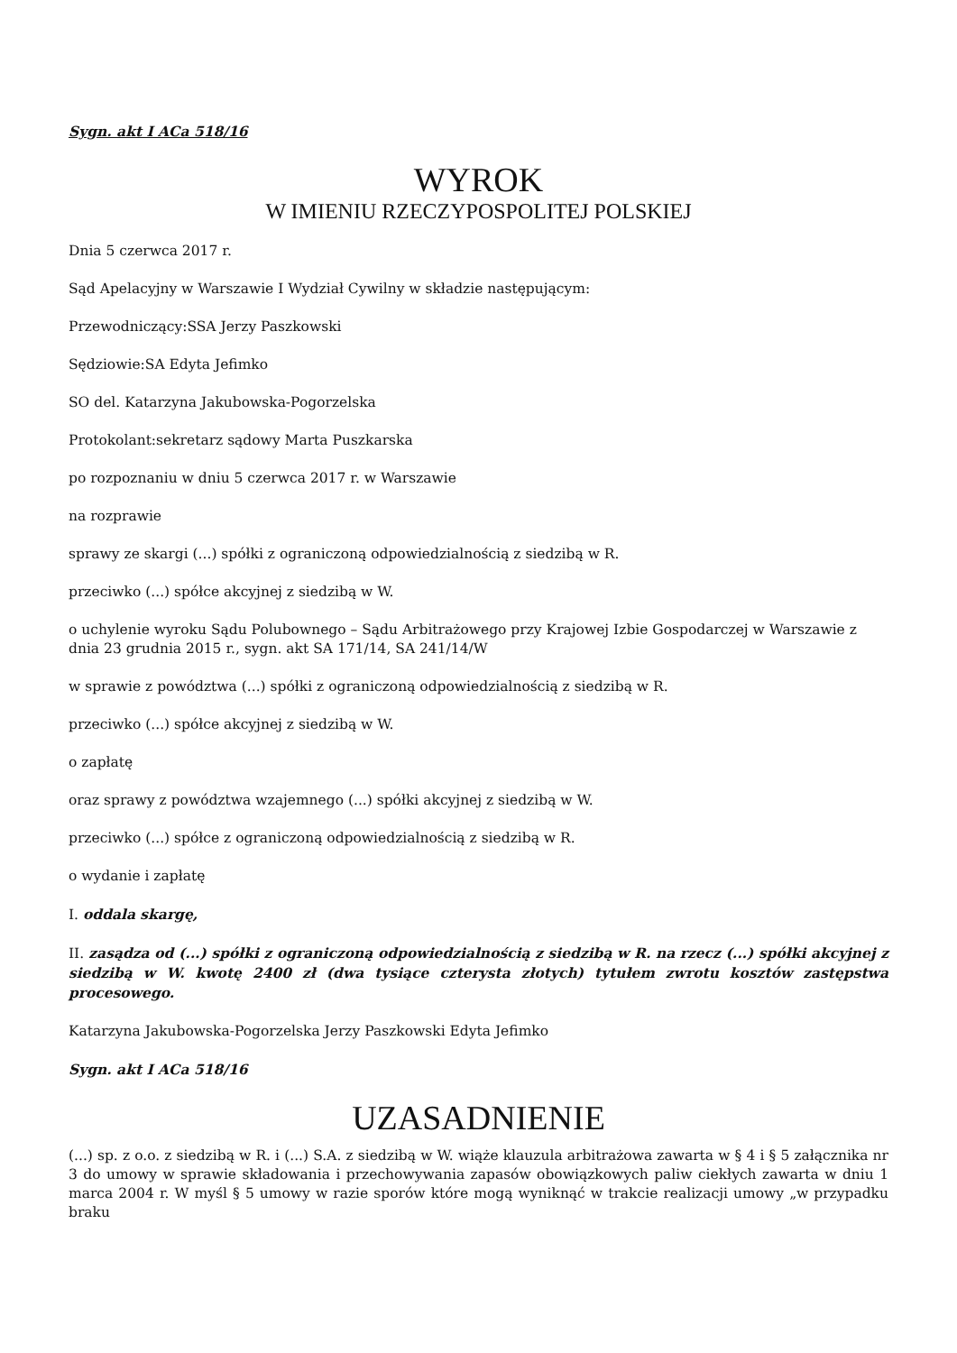Sygn. akt I ACa 518/16
WYROK
W IMIENIU RZECZYPOSPOLITEJ POLSKIEJ
Dnia 5 czerwca 2017 r.
Sąd Apelacyjny w Warszawie I Wydział Cywilny w składzie następującym:
Przewodniczący:SSA Jerzy Paszkowski
Sędziowie:SA Edyta Jefimko
SO del. Katarzyna Jakubowska-Pogorzelska
Protokolant:sekretarz sądowy Marta Puszkarska
po rozpoznaniu w dniu 5 czerwca 2017 r. w Warszawie
na rozprawie
sprawy ze skargi (...) spółki z ograniczoną odpowiedzialnością z siedzibą w R.
przeciwko (...) spółce akcyjnej z siedzibą w W.
o uchylenie wyroku Sądu Polubownego – Sądu Arbitrażowego przy Krajowej Izbie Gospodarczej w Warszawie z dnia 23 grudnia 2015 r., sygn. akt SA 171/14, SA 241/14/W
w sprawie z powództwa (...) spółki z ograniczoną odpowiedzialnością z siedzibą w R.
przeciwko (...) spółce akcyjnej z siedzibą w W.
o zapłatę
oraz sprawy z powództwa wzajemnego (...) spółki akcyjnej z siedzibą w W.
przeciwko (...) spółce z ograniczoną odpowiedzialnością z siedzibą w R.
o wydanie i zapłatę
I. oddala skargę,
II. zasądza od (...) spółki z ograniczoną odpowiedzialnością z siedzibą w R. na rzecz (...) spółki akcyjnej z siedzibą w W. kwotę 2400 zł (dwa tysiące czterysta złotych) tytułem zwrotu kosztów zastępstwa procesowego.
Katarzyna Jakubowska-Pogorzelska Jerzy Paszkowski Edyta Jefimko
Sygn. akt I ACa 518/16
UZASADNIENIE
(...) sp. z o.o. z siedzibą w R. i (...) S.A. z siedzibą w W. wiąże klauzula arbitrażowa zawarta w § 4 i § 5 załącznika nr 3 do umowy w sprawie składowania i przechowywania zapasów obowiązkowych paliw ciekłych zawarta w dniu 1 marca 2004 r. W myśl § 5 umowy w razie sporów które mogą wyniknąć w trakcie realizacji umowy „w przypadku braku